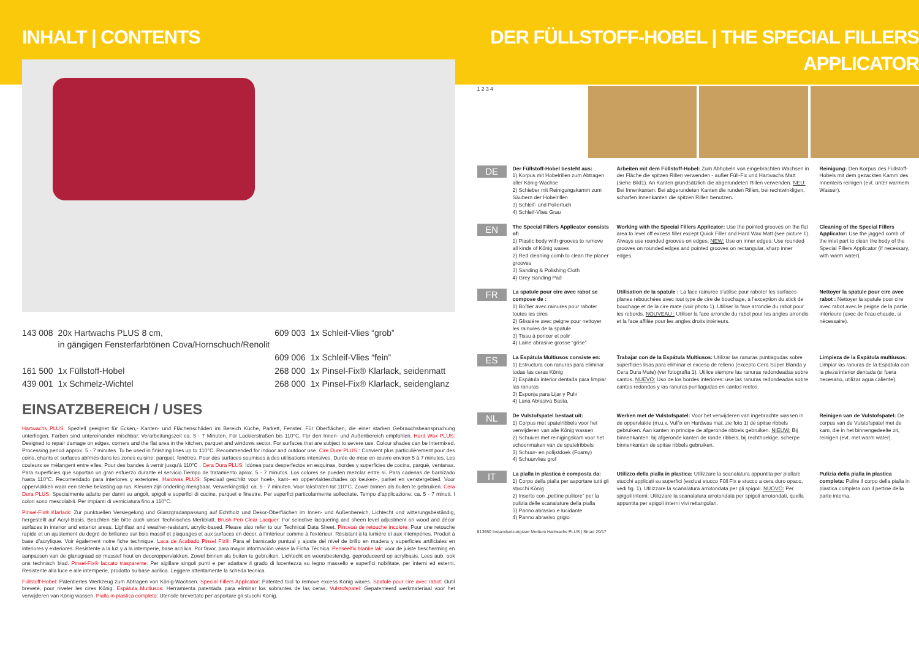INHALT | CONTENTS
| 143 008 | 20x Hartwachs PLUS 8 cm, in gängigen Fensterfarbtönen Cova/Hornschuch/Renolit | 609 003 | 1x Schleif-Vlies “grob” |
| | | 609 006 | 1x Schleif-Vlies “fein” |
| 161 500 | 1x Füllstoff-Hobel | 268 000 | 1x Pinsel-Fix® Klarlack, seidenmatt |
| 439 001 | 1x Schmelz-Wichtel | 268 000 | 1x Pinsel-Fix® Klarlack, seidenglanz |
EINSATZBEREICH / USES
Hartwachs PLUS: Speziell geeignet für Ecken,- Kanten- und Flächenschäden im Bereich Küche, Parkett, Fenster. Für Oberflächen, die einer starken Gebrauchsbeanspruchung unterliegen. Farben sind untereinander mischbar. Verarbeitungszeit ca. 5 - 7 Minuten. Für Lackierstraßen bis 110°C. Für den Innen- und Außenbereich empfohlen. Hard Wax PLUS: Designed to repair damage on edges, corners and the flat area in the kitchen, parquet and windows sector. For surfaces that are subject to severe use. Colour shades can be intermixed. Processing period approx. 5 - 7 minutes. To be used in finishing lines up to 110°C. Recommended for indoor and outdoor use. Cire Dure PLUS : Convient plus particulièrement pour des coins, chants et surfaces abîmés dans les zones cuisine, parquet, fenêtres. Pour des surfaces soumises à des utilisations intensives. Durée de mise en œuvre environ 5 à 7 minutes. Les couleurs se mélangent entre elles. Pour des bandes à vernir jusqu’à 110°C . Cera Dura PLUS: Idónea para desperfectos en esquinas, bordes y superficies de cocina, parqué, ventanas. Para superficies que soportan un gran esfuerzo durante el servicio.Tiempo de tratamiento aprox. 5 - 7 minutos. Los colores se pueden mezclar entre sí. Para cadenas de barnizado hasta 110°C. Recomendado para interiores y exteriores. Hardwas PLUS: Speciaal geschikt voor hoek-, kant- en oppervlakteschades op keuken-, parket en venstergebied. Voor oppervlakken waar een sterke belasting op rus. Kleuren zijn onderling mengbaar. Verwerkingstijd: ca. 5 - 7 minuten. Voor lakstraten tot 110°C. Zowel binnen als buiten te gebruiken. Cera Dura PLUS: Specialmente adatto per danni su angoli, spigoli e superfici di cucine, parquet e finestre. Per superfici particolarmente sollecitate. Tempo d’applicazione: ca. 5 - 7 minuti. I colori sono mescolabili. Per impianti di verniciatura fino a 110°C.
Pinsel-Fix® Klarlack: Zur punktuellen Versiegelung und Glanzgradanpassung auf Echtholz und Dekor-Oberflächen im Innen- und Außenbereich. Lichtecht und witterungsbeständig, hergestellt auf Acryl-Basis. Beachten Sie bitte auch unser Technisches Merkblatt. Brush Pen Clear Lacquer: For selective lacquering and sheen level adjustment on wood and décor surfaces in interior and exterior areas. Lightfast and weather-resistant, acrylic-based. Please also refer to our Technical Data Sheet. Pinceau de retouche incolore: Pour une retouche rapide et un ajustement du degré de brillance sur bois massif et plaquages et aux surfaces en décor, à l’intérieur comme à l’extérieur. Résistant à la lumière et aux intempéries. Produit à base d’acrylique. Voir également notre fiche technique. Laca de Acabado Pinsel Fix®: Para el barnizado puntual y ajuste del nivel de brillo en madera y superficies artificiales en interiores y exteriores. Resistente a la luz y a la intemperie, base acrílica. Por favor, para mayor información véase la Ficha Técnica. Penseelfix blanke lak: voor de juiste bescherming en aanpassen van de glansgraad op massief hout en decoroppervlakken. Zowel binnen als buiten te gebruiken. Lichtecht en weersbestendig, geproduceerd op acrylbasis. Lees aub. ook ons technisch blad. Pinsel-Fix® laccato trasparente: Per sigillare singoli punti e per adattare il grado di lucentezza su legno massello e superfici nobilitate, per interni ed esterni. Resistente alla luce e alle intemperie, prodotto su base acrilica. Leggere attentamente la scheda tecnica.
Füllstoff-Hobel: Patentiertes Werkzeug zum Abtragen von König-Wachsen. Special Fillers Applicator: Patented tool to remove excess König waxes. Spatule pour cire avec rabot: Outil breveté, pour niveler les cires König. Espátula Multiusos: Herramienta patentada para eliminar los sobrantes de las ceras. Vulstofspatel: Gepatenteerd werkmateriaal voor het verwijderen van König wassen. Pialla in plastica completa: Utensile brevettato per asportare gli stucchi König.
DER FÜLLSTOFF-HOBEL | THE SPECIAL FILLERS APPLICATOR
1 2 3 4
DE
Der Füllstoff-Hobel besteht aus:
1) Korpus mit Hobelrillen zum Abtragen aller König-Wachse
2) Schieber mit Reinigungskamm zum Säubern der Hobelrillen
3) Schleif- und Poliertuch
4) Schleif-Vlies Grau
Arbeiten mit dem Füllstoff-Hobel: Zum Abhobeln von eingebrachten Wachsen in der Fläche die spitzen Rillen verwenden - außer Füll-Fix und Hartwachs Matt (siehe Bild1). An Kanten grundsätzlich die abgerundeten Rillen verwenden. NEU: Bei Innenkanten: Bei abgerundeten Kanten die runden Rillen, bei rechtwinkligen, scharfen Innenkanten die spitzen Rillen benutzen.
Reinigung: Den Korpus des Füllstoff-Hobels mit dem gezackten Kamm des Innenteils reinigen (evt. unter warmem Wasser).
EN
The Special Fillers Applicator consists of:
1) Plastic body with grooves to remove all kinds of König waxes
2) Red cleaning comb to clean the planer grooves
3) Sanding & Polishing Cloth
4) Grey Sanding Pad
Working with the Special Fillers Applicator: Use the pointed grooves on the flat area to level off excess filler except Quick Filler and Hard Wax Matt (see picture 1). Always use rounded grooves on edges. NEW: Use on inner edges: Use rounded grooves on rounded edges and pointed grooves on rectangular, sharp inner edges.
Cleaning of the Special Fillers Applicator: Use the jagged comb of the inlet part to clean the body of the Special Fillers Applicator (if necessary, with warm water).
FR
La spatule pour cire avec rabot se compose de :
1) Boîtier avec rainures pour raboter toutes les cires
2) Glissière avec peigne pour nettoyer les rainures de la spatule
3) Tissu à poncer et polir
4) Laine abrasive grosse “grise”
Utilisation de la spatule : La face rainurée s’utilise pour raboter les surfaces planes rebouchées avec tout type de cire de bouchage, à l’exception du stick de bouchage et de la cire mate (voir photo 1). Utiliser la face arrondie du rabot pour les rebords. NOUVEAU : Utiliser la face arrondie du rabot pour les angles arrondis et la face affilée pour les angles droits intérieurs.
Nettoyer la spatule pour cire avec rabot : Nettoyer la spatule pour cire avec rabot avec le peigne de la partie intérieure (avec de l’eau chaude, si nécessaire).
ES
La Espátula Multiusos consiste en:
1) Estructura con ranuras para eliminar todas las ceras König
2) Espátula interior dentada para limpiar las ranuras
3) Esponja para Lijar y Pulir
4) Lana Abrasiva Basta.
Trabajar con de la Espátula Multiusos: Utilizar las ranuras puntiagudas sobre superficies lisas para eliminar el exceso de relleno (excepto Cera Súper Blanda y Cera Dura Mate) (ver fotografía 1). Utilice siempre las ranuras redondeadas sobre cantos. NUEVO: Uso de los bordes interiores: use las ranuras redondeadas sobre cantos redondos y las ranuras puntiagudas en cantos rectos.
Limpieza de la Espátula multiusos: Limpiar las ranuras de la Espátula con la pieza interior dentada (si fuera necesario, utilizar agua caliente).
NL
De Vulstofspatel bestaat uit:
1) Corpus met spatelribbels voor het verwijderen van alle König wassen
2) Schuiver met reinigingskam voor het schoonmaken van de spatelribbels
3) Schuur- en polijstdoek (Foamy)
4) Schuurvlies grof
Werken met de Vulstofspatel: Voor het verwijderen van ingebrachte wassen in de oppervlakte (m.u.v. Vulfix en Hardwas mat, zie foto 1) de spitse ribbels gebruiken. Aan kanten in principe de afgeronde ribbels gebruiken. NIEUW: Bij binnenkanten: bij afgeronde kanten de ronde ribbels, bij rechthoekige, scherpe binnenkanten de spitse ribbels gebruiken.
Reinigen van de Vulstofspatel: De corpus van de Vulstofspatel met de kam, die in het binnengedeelte zit, reinigen (evt. met warm water).
IT
La pialla in plastica è composta da:
1) Corpo della pialla per asportare tutti gli stucchi König
2) Inserto con „pettine pulitore“ per la pulizia delle scanalature della pialla
3) Panno abrasivo e lucidante
4) Panno abrasivo grigio
Utilizzo della pialla in plastica: Utilizzare la scanalatura appuntita per piallare stucchi applicati su superfici (esclusi stucco Füll Fix e stucco a cera duro opaco, vedi fig. 1). Utilizzare la scanalatura arrotondata per gli spigoli. NUOVO: Per spigoli interni: Utilizzare la scanalatura arrotondata per spigoli arrotondati, quella appuntita per spigoli interni vivi rettangolari.
Pulizia della pialla in plastica completa: Pulire il corpo della pialla in plastica completa con il pettine della parte interna.
613650 Instandsetzungsset Medium Hartwachs PLUS | Stnad 20/17